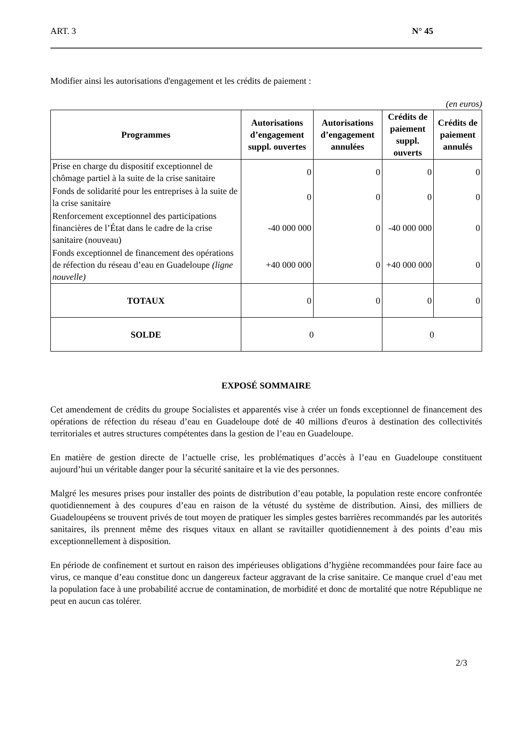ART. 3 N° 45
Modifier ainsi les autorisations d'engagement et les crédits de paiement :
(en euros)
| Programmes | Autorisations d’engagement suppl. ouvertes | Autorisations d’engagement annulées | Crédits de paiement suppl. ouverts | Crédits de paiement annulés |
| --- | --- | --- | --- | --- |
| Prise en charge du dispositif exceptionnel de chômage partiel à la suite de la crise sanitaire | 0 | 0 | 0 | 0 |
| Fonds de solidarité pour les entreprises à la suite de la crise sanitaire | 0 | 0 | 0 | 0 |
| Renforcement exceptionnel des participations financières de l’État dans le cadre de la crise sanitaire (nouveau) | -40 000 000 | 0 | -40 000 000 | 0 |
| Fonds exceptionnel de financement des opérations de réfection du réseau d’eau en Guadeloupe (ligne nouvelle) | +40 000 000 | 0 | +40 000 000 | 0 |
| TOTAUX | 0 | 0 | 0 | 0 |
| SOLDE | 0 | | 0 | |
EXPOSÉ SOMMAIRE
Cet amendement de crédits du groupe Socialistes et apparentés vise à créer un fonds exceptionnel de financement des opérations de réfection du réseau d’eau en Guadeloupe doté de 40 millions d'euros à destination des collectivités territoriales et autres structures compétentes dans la gestion de l’eau en Guadeloupe.
En matière de gestion directe de l’actuelle crise, les problématiques d’accès à l’eau en Guadeloupe constituent aujourd’hui un véritable danger pour la sécurité sanitaire et la vie des personnes.
Malgré les mesures prises pour installer des points de distribution d’eau potable, la population reste encore confrontée quotidiennement à des coupures d’eau en raison de la vétusté du système de distribution. Ainsi, des milliers de Guadeloupéens se trouvent privés de tout moyen de pratiquer les simples gestes barrières recommandés par les autorités sanitaires, ils prennent même des risques vitaux en allant se ravitailler quotidiennement à des points d’eau mis exceptionnellement à disposition.
En période de confinement et surtout en raison des impérieuses obligations d’hygiène recommandées pour faire face au virus, ce manque d’eau constitue donc un dangereux facteur aggravant de la crise sanitaire. Ce manque cruel d’eau met la population face à une probabilité accrue de contamination, de morbidité et donc de mortalité que notre République ne peut en aucun cas tolérer.
2/3